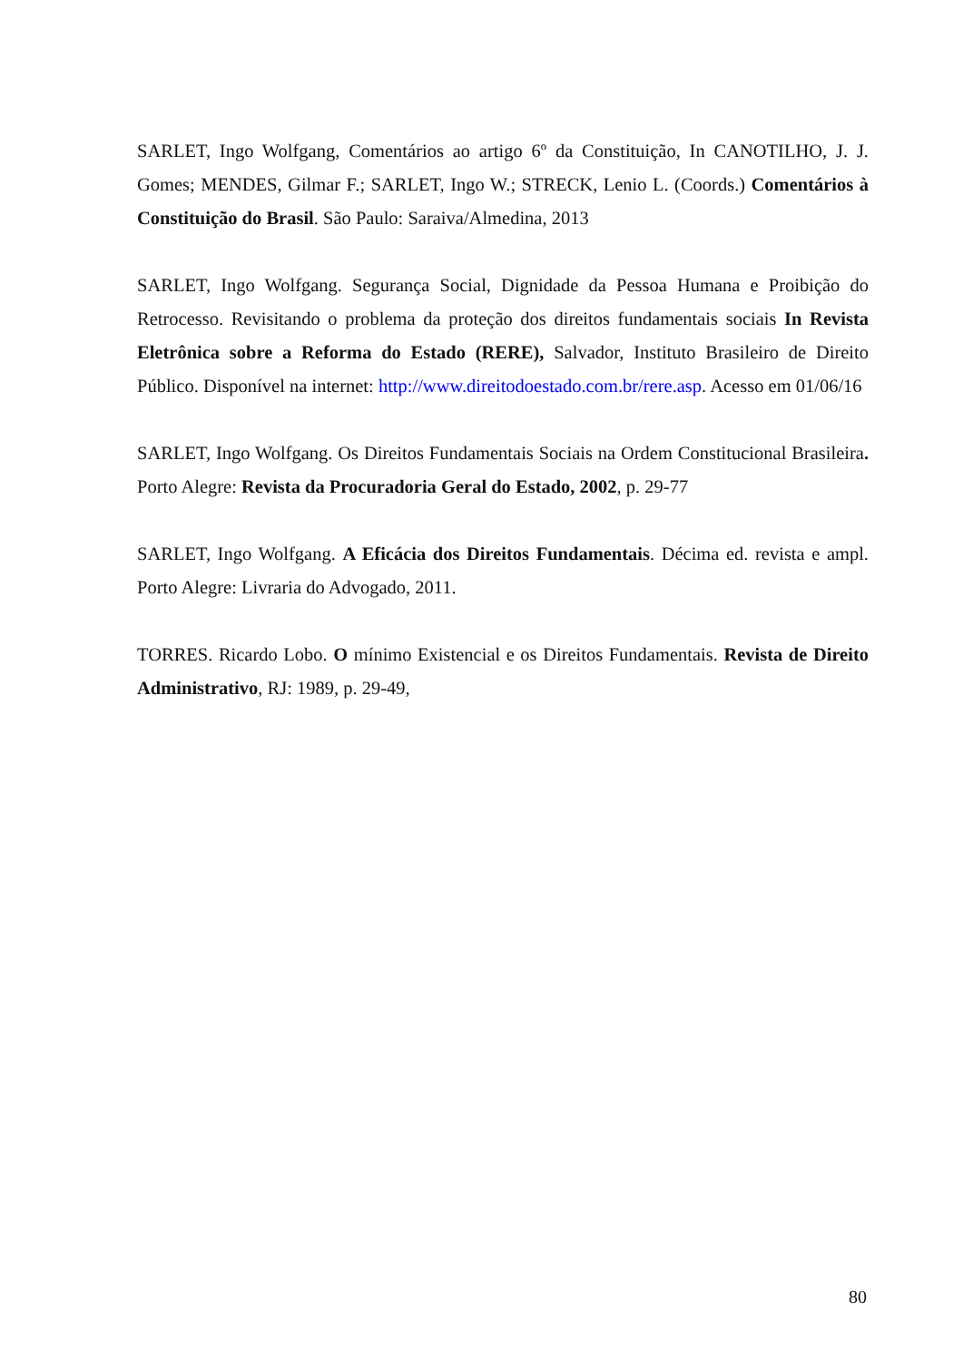SARLET, Ingo Wolfgang, Comentários ao artigo 6º da Constituição, In CANOTILHO, J. J. Gomes; MENDES, Gilmar F.; SARLET, Ingo W.; STRECK, Lenio L. (Coords.) Comentários à Constituição do Brasil. São Paulo: Saraiva/Almedina, 2013
SARLET, Ingo Wolfgang. Segurança Social, Dignidade da Pessoa Humana e Proibição do Retrocesso. Revisitando o problema da proteção dos direitos fundamentais sociais In Revista Eletrônica sobre a Reforma do Estado (RERE), Salvador, Instituto Brasileiro de Direito Público. Disponível na internet: http://www.direitodoestado.com.br/rere.asp. Acesso em 01/06/16
SARLET, Ingo Wolfgang. Os Direitos Fundamentais Sociais na Ordem Constitucional Brasileira. Porto Alegre: Revista da Procuradoria Geral do Estado, 2002, p. 29-77
SARLET, Ingo Wolfgang. A Eficácia dos Direitos Fundamentais. Décima ed. revista e ampl. Porto Alegre: Livraria do Advogado, 2011.
TORRES. Ricardo Lobo. O mínimo Existencial e os Direitos Fundamentais. Revista de Direito Administrativo, RJ: 1989, p. 29-49,
80